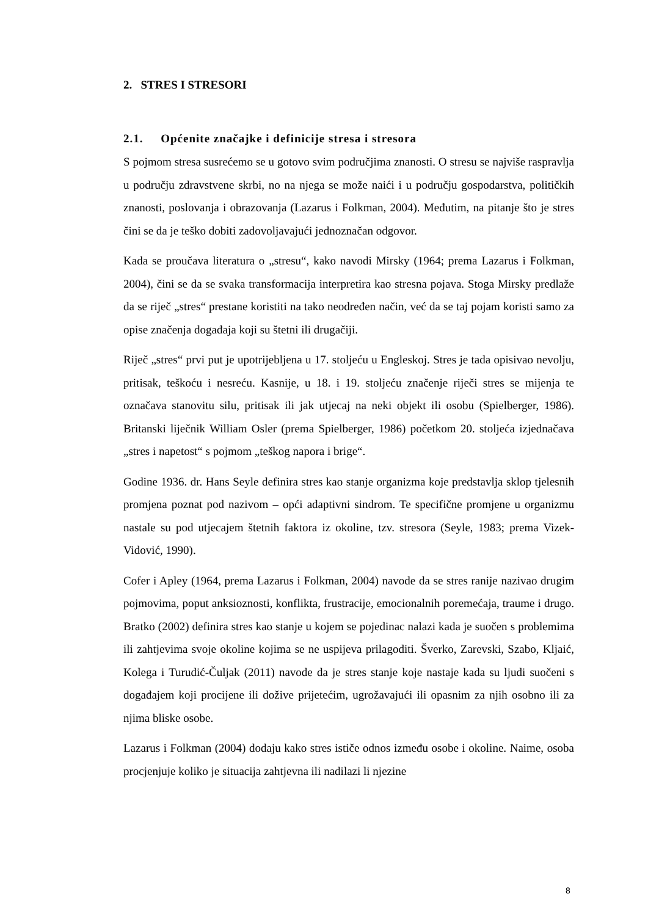2. STRES I STRESORI
2.1. Općenite značajke i definicije stresa i stresora
S pojmom stresa susrećemo se u gotovo svim područjima znanosti. O stresu se najviše raspravlja u području zdravstvene skrbi, no na njega se može naići i u području gospodarstva, političkih znanosti, poslovanja i obrazovanja (Lazarus i Folkman, 2004). Međutim, na pitanje što je stres čini se da je teško dobiti zadovoljavajući jednoznačan odgovor.
Kada se proučava literatura o „stresu“, kako navodi Mirsky (1964; prema Lazarus i Folkman, 2004), čini se da se svaka transformacija interpretira kao stresna pojava. Stoga Mirsky predlaže da se riječ „stres“ prestane koristiti na tako neodređen način, već da se taj pojam koristi samo za opise značenja događaja koji su štetni ili drugačiji.
Riječ „stres“ prvi put je upotrijebljena u 17. stoljeću u Engleskoj. Stres je tada opisivao nevolju, pritisak, teškoću i nesreću. Kasnije, u 18. i 19. stoljeću značenje riječi stres se mijenja te označava stanovitu silu, pritisak ili jak utjecaj na neki objekt ili osobu (Spielberger, 1986). Britanski liječnik William Osler (prema Spielberger, 1986) početkom 20. stoljeća izjednačava „stres i napetost“ s pojmom „teškog napora i brige“.
Godine 1936. dr. Hans Seyle definira stres kao stanje organizma koje predstavlja sklop tjelesnih promjena poznat pod nazivom – opći adaptivni sindrom. Te specifične promjene u organizmu nastale su pod utjecajem štetnih faktora iz okoline, tzv. stresora (Seyle, 1983; prema Vizek-Vidović, 1990).
Cofer i Apley (1964, prema Lazarus i Folkman, 2004) navode da se stres ranije nazivao drugim pojmovima, poput anksioznosti, konflikta, frustracije, emocionalnih poremećaja, traume i drugo. Bratko (2002) definira stres kao stanje u kojem se pojedinac nalazi kada je suočen s problemima ili zahtjevima svoje okoline kojima se ne uspijeva prilagoditi. Šverko, Zarevski, Szabo, Kljaić, Kolega i Turudić-Čuljak (2011) navode da je stres stanje koje nastaje kada su ljudi suočeni s događajem koji procijene ili dožive prijetećim, ugrožavajući ili opasnim za njih osobno ili za njima bliske osobe.
Lazarus i Folkman (2004) dodaju kako stres ističe odnos između osobe i okoline. Naime, osoba procjenjuje koliko je situacija zahtjevna ili nadilazi li njezine
8